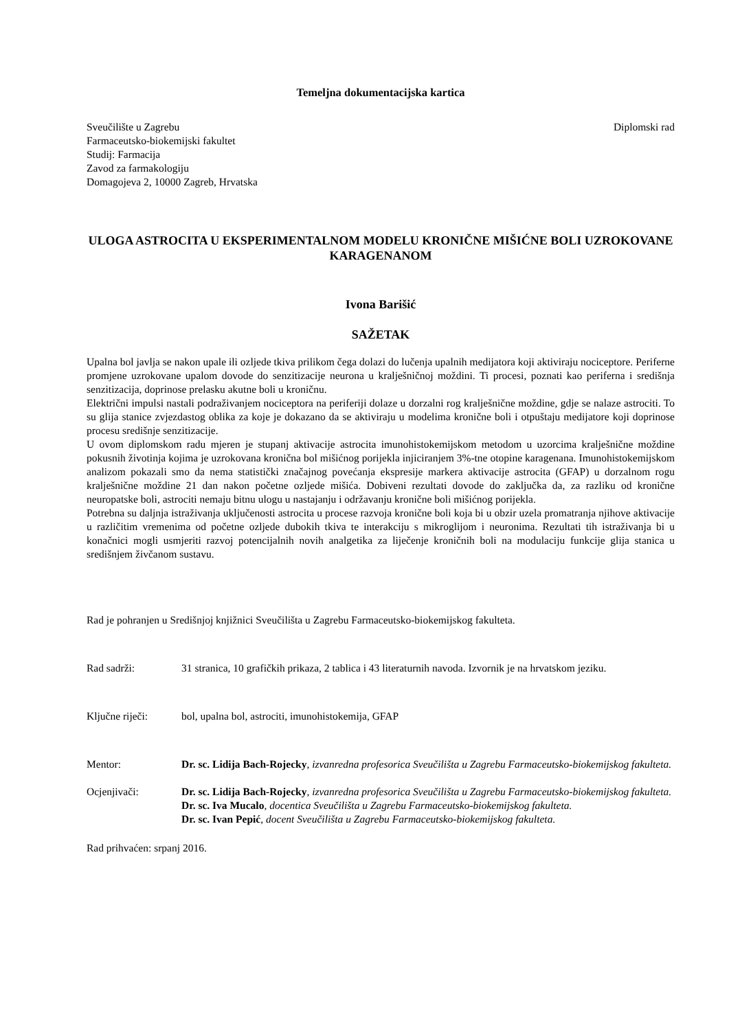Temeljna dokumentacijska kartica
Sveučilište u Zagrebu
Farmaceutsko-biokemijski fakultet
Studij: Farmacija
Zavod za farmakologiju
Domagojeva 2, 10000 Zagreb, Hrvatska
Diplomski rad
ULOGA ASTROCITA U EKSPERIMENTALNOM MODELU KRONIČNE MIŠIĆNE BOLI UZROKOVANE KARAGENANOM
Ivona Barišić
SAŽETAK
Upalna bol javlja se nakon upale ili ozljede tkiva prilikom čega dolazi do lučenja upalnih medijatora koji aktiviraju nociceptore. Periferne promjene uzrokovane upalom dovode do senzitizacije neurona u kralješničnoj moždini. Ti procesi, poznati kao periferna i središnja senzitizacija, doprinose prelasku akutne boli u kroničnu.
Električni impulsi nastali podraživanjem nociceptora na periferiji dolaze u dorzalni rog kralješnične moždine, gdje se nalaze astrociti. To su glija stanice zvjezdastog oblika za koje je dokazano da se aktiviraju u modelima kronične boli i otpuštaju medijatore koji doprinose procesu središnje senzitizacije.
U ovom diplomskom radu mjeren je stupanj aktivacije astrocita imunohistokemijskom metodom u uzorcima kralješnične moždine pokusnih životinja kojima je uzrokovana kronična bol mišićnog porijekla injiciranjem 3%-tne otopine karagenana. Imunohistokemijskom analizom pokazali smo da nema statistički značajnog povećanja ekspresije markera aktivacije astrocita (GFAP) u dorzalnom rogu kralješnične moždine 21 dan nakon početne ozljede mišića. Dobiveni rezultati dovode do zaključka da, za razliku od kronične neuropatske boli, astrociti nemaju bitnu ulogu u nastajanju i održavanju kronične boli mišićnog porijekla.
Potrebna su daljnja istraživanja uključenosti astrocita u procese razvoja kronične boli koja bi u obzir uzela promatranja njihove aktivacije u različitim vremenima od početne ozljede dubokih tkiva te interakciju s mikroglijom i neuronima. Rezultati tih istraživanja bi u konačnici mogli usmjeriti razvoj potencijalnih novih analgetika za liječenje kroničnih boli na modulaciju funkcije glija stanica u središnjem živčanom sustavu.
Rad je pohranjen u Središnjoj knjižnici Sveučilišta u Zagrebu Farmaceutsko-biokemijskog fakulteta.
Rad sadrži: 31 stranica, 10 grafičkih prikaza, 2 tablica i 43 literaturnih navoda. Izvornik je na hrvatskom jeziku.
Ključne riječi: bol, upalna bol, astrociti, imunohistokemija, GFAP
Mentor: Dr. sc. Lidija Bach-Rojecky, izvanredna profesorica Sveučilišta u Zagrebu Farmaceutsko-biokemijskog fakulteta.
Ocjenjivači: Dr. sc. Lidija Bach-Rojecky, izvanredna profesorica Sveučilišta u Zagrebu Farmaceutsko-biokemijskog fakulteta.
Dr. sc. Iva Mucalo, docentica Sveučilišta u Zagrebu Farmaceutsko-biokemijskog fakulteta.
Dr. sc. Ivan Pepić, docent Sveučilišta u Zagrebu Farmaceutsko-biokemijskog fakulteta.
Rad prihvaćen: srpanj 2016.